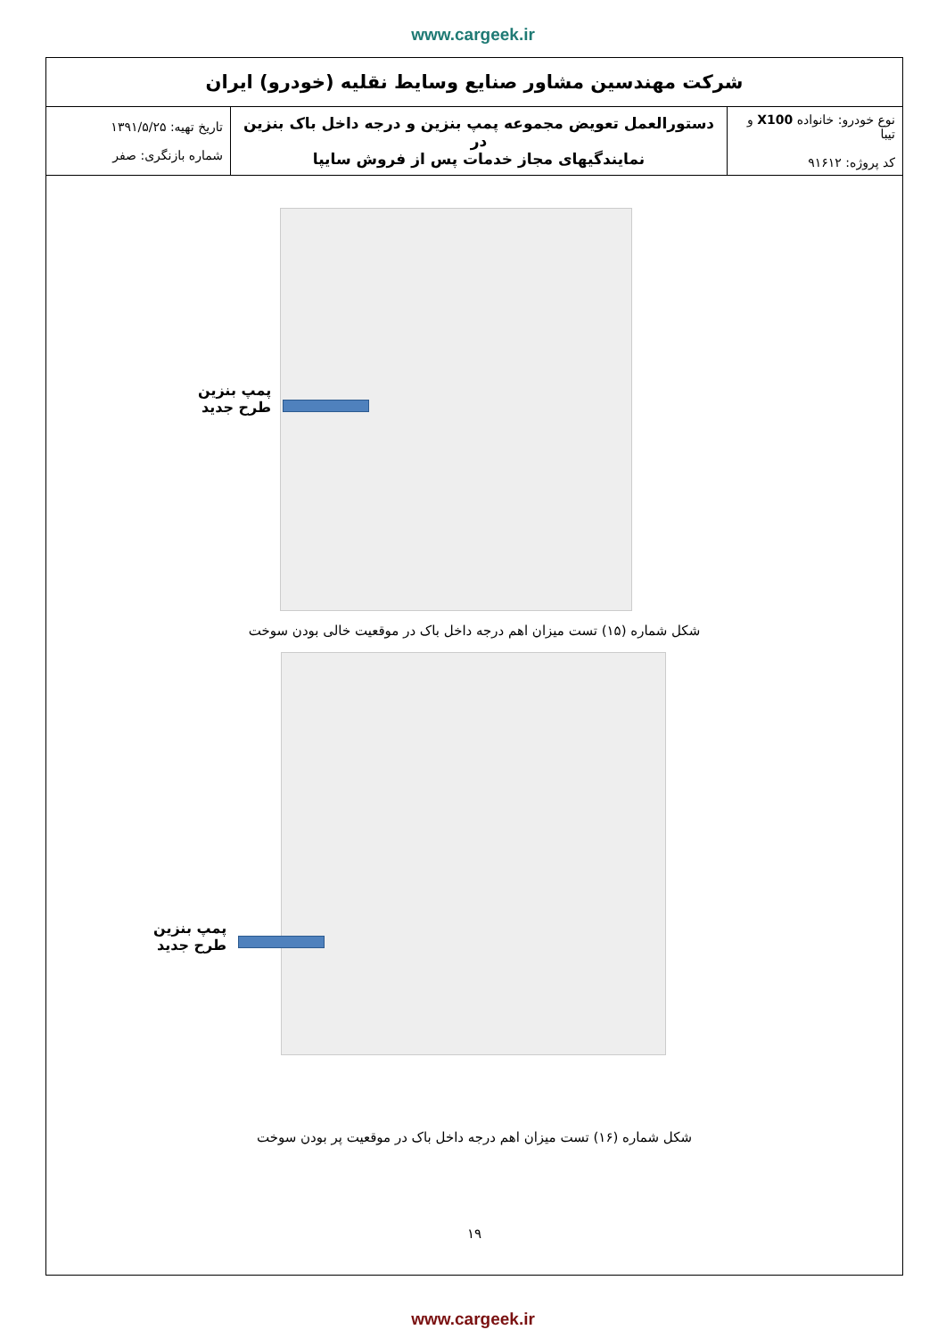www.cargeek.ir
| شرکت مهندسین مشاور صنایع وسایط نقلیه (خودرو) ایران | | |
| نوع خودرو: خانواده X100 و تیبا کد پروژه: ۹۱۶۱۲ | دستورالعمل تعویض مجموعه پمپ بنزین و درجه داخل باک بنزین در نمایندگیهای مجاز خدمات پس از فروش سایپا | تاریخ تهیه: ۱۳۹۱/۵/۲۵ شماره بازنگری: صفر |
پمپ بنزین
طرح جدید
شکل شماره (۱۵) تست میزان اهم درجه داخل باک در موقعیت خالی بودن سوخت
پمپ بنزین
طرح جدید
شکل شماره (۱۶) تست میزان اهم درجه داخل باک در موقعیت پر بودن سوخت
۱۹
www.cargeek.ir